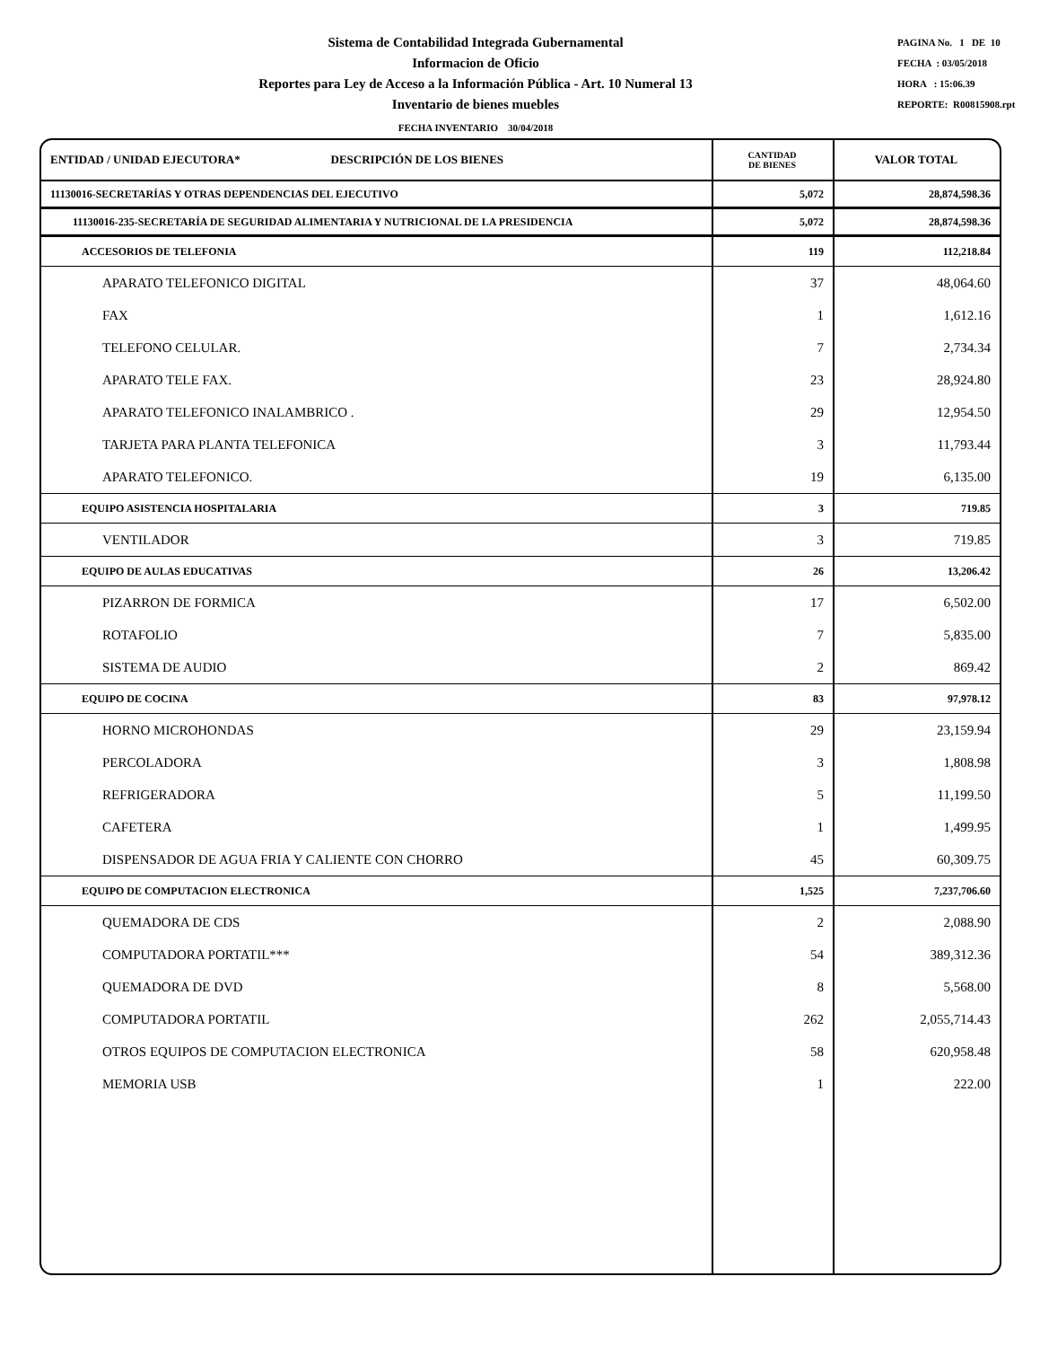Sistema de Contabilidad Integrada Gubernamental
Informacion de Oficio
Reportes para Ley de Acceso a la Información Pública - Art. 10 Numeral 13
Inventario de bienes muebles
PAGINA No. 1 DE 10
FECHA : 03/05/2018
HORA : 15:06.39
REPORTE: R00815908.rpt
FECHA INVENTARIO 30/04/2018
| ENTIDAD / UNIDAD EJECUTORA* DESCRIPCIÓN DE LOS BIENES | CANTIDAD DE BIENES | VALOR TOTAL |
| --- | --- | --- |
| 11130016-SECRETARÍAS Y OTRAS DEPENDENCIAS DEL EJECUTIVO | 5,072 | 28,874,598.36 |
| 11130016-235-SECRETARÍA DE SEGURIDAD ALIMENTARIA Y NUTRICIONAL DE LA PRESIDENCIA | 5,072 | 28,874,598.36 |
| ACCESORIOS DE TELEFONIA | 119 | 112,218.84 |
| APARATO TELEFONICO DIGITAL | 37 | 48,064.60 |
| FAX | 1 | 1,612.16 |
| TELEFONO CELULAR. | 7 | 2,734.34 |
| APARATO TELE FAX. | 23 | 28,924.80 |
| APARATO TELEFONICO INALAMBRICO . | 29 | 12,954.50 |
| TARJETA PARA PLANTA TELEFONICA | 3 | 11,793.44 |
| APARATO TELEFONICO. | 19 | 6,135.00 |
| EQUIPO ASISTENCIA HOSPITALARIA | 3 | 719.85 |
| VENTILADOR | 3 | 719.85 |
| EQUIPO DE AULAS EDUCATIVAS | 26 | 13,206.42 |
| PIZARRON DE FORMICA | 17 | 6,502.00 |
| ROTAFOLIO | 7 | 5,835.00 |
| SISTEMA DE AUDIO | 2 | 869.42 |
| EQUIPO DE COCINA | 83 | 97,978.12 |
| HORNO MICROHONDAS | 29 | 23,159.94 |
| PERCOLADORA | 3 | 1,808.98 |
| REFRIGERADORA | 5 | 11,199.50 |
| CAFETERA | 1 | 1,499.95 |
| DISPENSADOR DE AGUA FRIA Y CALIENTE CON CHORRO | 45 | 60,309.75 |
| EQUIPO DE COMPUTACION ELECTRONICA | 1,525 | 7,237,706.60 |
| QUEMADORA DE CDS | 2 | 2,088.90 |
| COMPUTADORA PORTATIL*** | 54 | 389,312.36 |
| QUEMADORA DE DVD | 8 | 5,568.00 |
| COMPUTADORA PORTATIL | 262 | 2,055,714.43 |
| OTROS EQUIPOS DE COMPUTACION ELECTRONICA | 58 | 620,958.48 |
| MEMORIA USB | 1 | 222.00 |